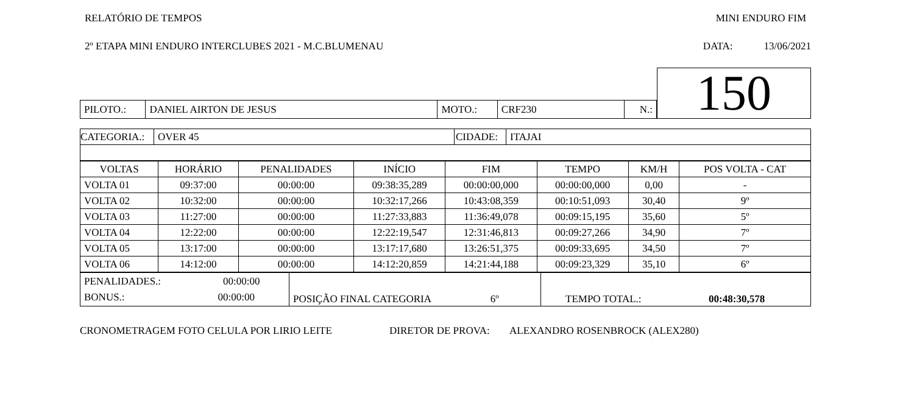RELATÓRIO DE TEMPOS MINI ENDURO FIM
2º ETAPA MINI ENDURO INTERCLUBES 2021 - M.C.BLUMENAU DATA: 13/06/2021
| | | | | | | 150 |
| PILOTO.: | DANIEL AIRTON DE JESUS | MOTO.: | CRF230 | N.: | | |
| CATEGORIA.: | OVER 45 | CIDADE: | ITAJAI |
| VOLTAS | HORÁRIO | PENALIDADES | INÍCIO | FIM | TEMPO | KM/H | POS VOLTA - CAT |
| VOLTA 01 | 09:37:00 | 00:00:00 | 09:38:35,289 | 00:00:00,000 | 00:00:00,000 | 0,00 | - |
| VOLTA 02 | 10:32:00 | 00:00:00 | 10:32:17,266 | 10:43:08,359 | 00:10:51,093 | 30,40 | 9º |
| VOLTA 03 | 11:27:00 | 00:00:00 | 11:27:33,883 | 11:36:49,078 | 00:09:15,195 | 35,60 | 5º |
| VOLTA 04 | 12:22:00 | 00:00:00 | 12:22:19,547 | 12:31:46,813 | 00:09:27,266 | 34,90 | 7º |
| VOLTA 05 | 13:17:00 | 00:00:00 | 13:17:17,680 | 13:26:51,375 | 00:09:33,695 | 34,50 | 7º |
| VOLTA 06 | 14:12:00 | 00:00:00 | 14:12:20,859 | 14:21:44,188 | 00:09:23,329 | 35,10 | 6º |
| PENALIDADES.: 00:00:00 BONUS.: 00:00:00 | POSIÇÃO FINAL CATEGORIA 6º | TEMPO TOTAL.: 00:48:30,578 |
CRONOMETRAGEM FOTO CELULA POR LIRIO LEITE DIRETOR DE PROVA: ALEXANDRO ROSENBROCK (ALEX280)